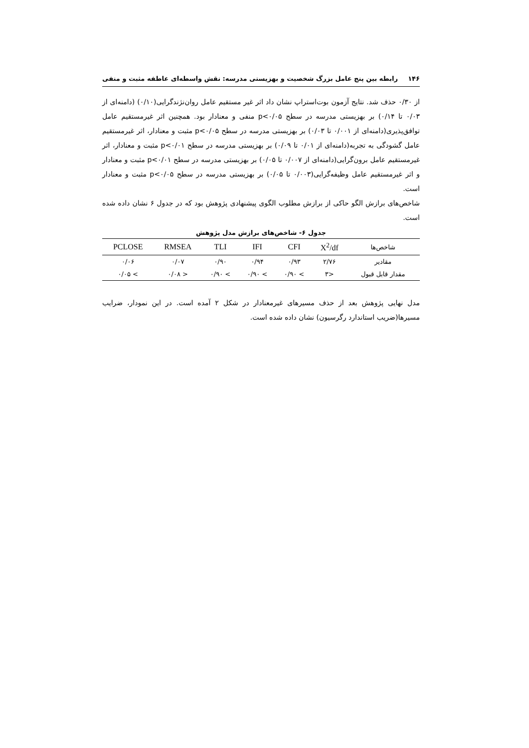۱۴۶ رابطه بین پنج عامل بزرگ شخصیت و بهزیستی مدرسه: نقش واسطه‌ای عاطفه مثبت و منفی
از ۰/۳۰ حذف شد. نتایج آزمون بوت‌استراپ نشان داد اثر غیر مستقیم عامل روان‌نژندگرایی(۰/۱۰) (دامنه‌ای از ۰/۰۳ تا ۰/۱۴) بر بهزیستی مدرسه در سطح p<۰/۰۵ منفی و معنادار بود. همچنین اثر غیرمستقیم عامل توافق‌پذیری(دامنه‌ای از ۰/۰۰۱ تا ۰/۰۳) بر بهزیستی مدرسه در سطح p<۰/۰۵ مثبت و معنادار، اثر غیرمستقیم عامل گشودگی به تجربه(دامنه‌ای از ۰/۰۱ تا ۰/۰۹) بر بهزیستی مدرسه در سطح p<۰/۰۱ مثبت و معنادار، اثر غیرمستقیم عامل برون‌گرایی(دامنه‌ای از ۰/۰۰۷ تا ۰/۰۵) بر بهزیستی مدرسه در سطح p<۰/۰۱ مثبت و معنادار و اثر غیرمستقیم عامل وظیفه‌گرایی(۰/۰۰۳ تا ۰/۰۵) بر بهزیستی مدرسه در سطح p<۰/۰۵ مثبت و معنادار است.
شاخص‌های برازش الگو حاکی از برازش مطلوب الگوی پیشنهادی پژوهش بود که در جدول ۶ نشان داده شده است.
جدول ۶- شاخص‌های برازش مدل پژوهش
| شاخص‌ها | X<sup>2</sup>/df | CFI | IFI | TLI | RMSEA | PCLOSE |
| --- | --- | --- | --- | --- | --- | --- |
| مقادیر | ۲/۷۶ | ۰/۹۳ | ۰/۹۴ | ۰/۹۰ | ۰/۰۷ | ۰/۰۶ |
| مقدار قابل قبول | <۳ | > ۰/۹۰ | > ۰/۹۰ | > ۰/۹۰ | < ۰/۰۸ | > ۰/۰۵ |
مدل نهایی پژوهش بعد از حذف مسیرهای غیرمعنادار در شکل ۲ آمده است. در این نمودار، ضرایب مسیرها(ضریب استاندارد رگرسیون) نشان داده شده است.